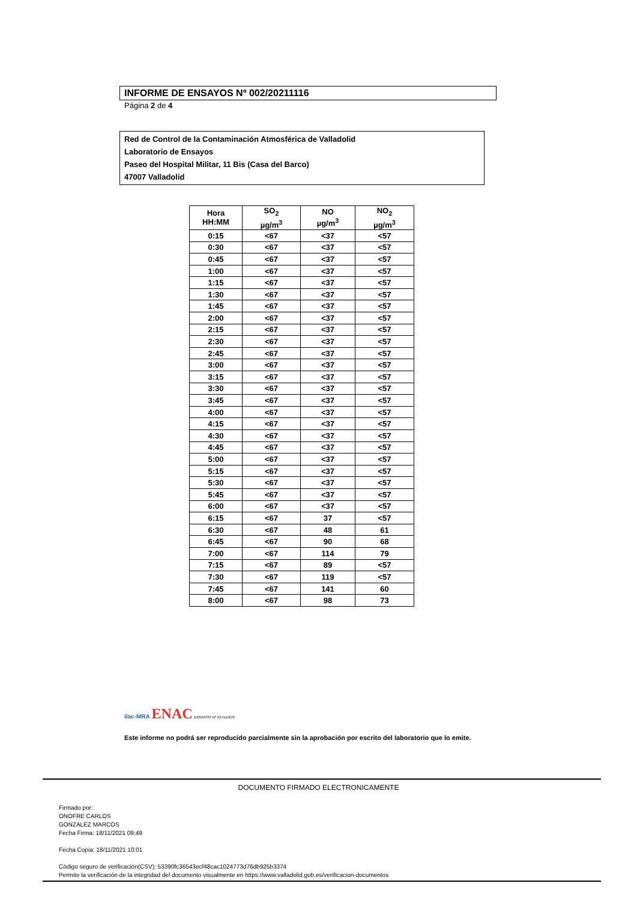INFORME DE ENSAYOS Nº 002/20211116
Página 2 de 4
Red de Control de la Contaminación Atmosférica de Valladolid
Laboratorio de Ensayos
Paseo del Hospital Militar, 11 Bis (Casa del Barco)
47007 Valladolid
| Hora HH:MM | SO<sub>2</sub> µg/m<sup>3</sup> | NO µg/m<sup>3</sup> | NO<sub>2</sub> µg/m<sup>3</sup> |
| --- | --- | --- | --- |
| 0:15 | <67 | <37 | <57 |
| 0:30 | <67 | <37 | <57 |
| 0:45 | <67 | <37 | <57 |
| 1:00 | <67 | <37 | <57 |
| 1:15 | <67 | <37 | <57 |
| 1:30 | <67 | <37 | <57 |
| 1:45 | <67 | <37 | <57 |
| 2:00 | <67 | <37 | <57 |
| 2:15 | <67 | <37 | <57 |
| 2:30 | <67 | <37 | <57 |
| 2:45 | <67 | <37 | <57 |
| 3:00 | <67 | <37 | <57 |
| 3:15 | <67 | <37 | <57 |
| 3:30 | <67 | <37 | <57 |
| 3:45 | <67 | <37 | <57 |
| 4:00 | <67 | <37 | <57 |
| 4:15 | <67 | <37 | <57 |
| 4:30 | <67 | <37 | <57 |
| 4:45 | <67 | <37 | <57 |
| 5:00 | <67 | <37 | <57 |
| 5:15 | <67 | <37 | <57 |
| 5:30 | <67 | <37 | <57 |
| 5:45 | <67 | <37 | <57 |
| 6:00 | <67 | <37 | <57 |
| 6:15 | <67 | 37 | <57 |
| 6:30 | <67 | 48 | 61 |
| 6:45 | <67 | 90 | 68 |
| 7:00 | <67 | 114 | 79 |
| 7:15 | <67 | 89 | <57 |
| 7:30 | <67 | 119 | <57 |
| 7:45 | <67 | 141 | 60 |
| 8:00 | <67 | 98 | 73 |
ilac-MRA ENAC ENSAYOS Nº 627/LE870
Este informe no podrá ser reproducido parcialmente sin la aprobación por escrito del laboratorio que lo emite.
DOCUMENTO FIRMADO ELECTRONICAMENTE
Firmado por:
ONOFRE CARLOS
GONZALEZ MARCOS
Fecha Firma: 18/11/2021 09:49
Fecha Copia: 18/11/2021 10:01
Código seguro de verificación(CSV): 53390fc36543ecf48cac1024773d76db925b3374
Permite la verificación de la integridad del documento visualmente en https://www.valladolid.gob.es/verificacion-documentos